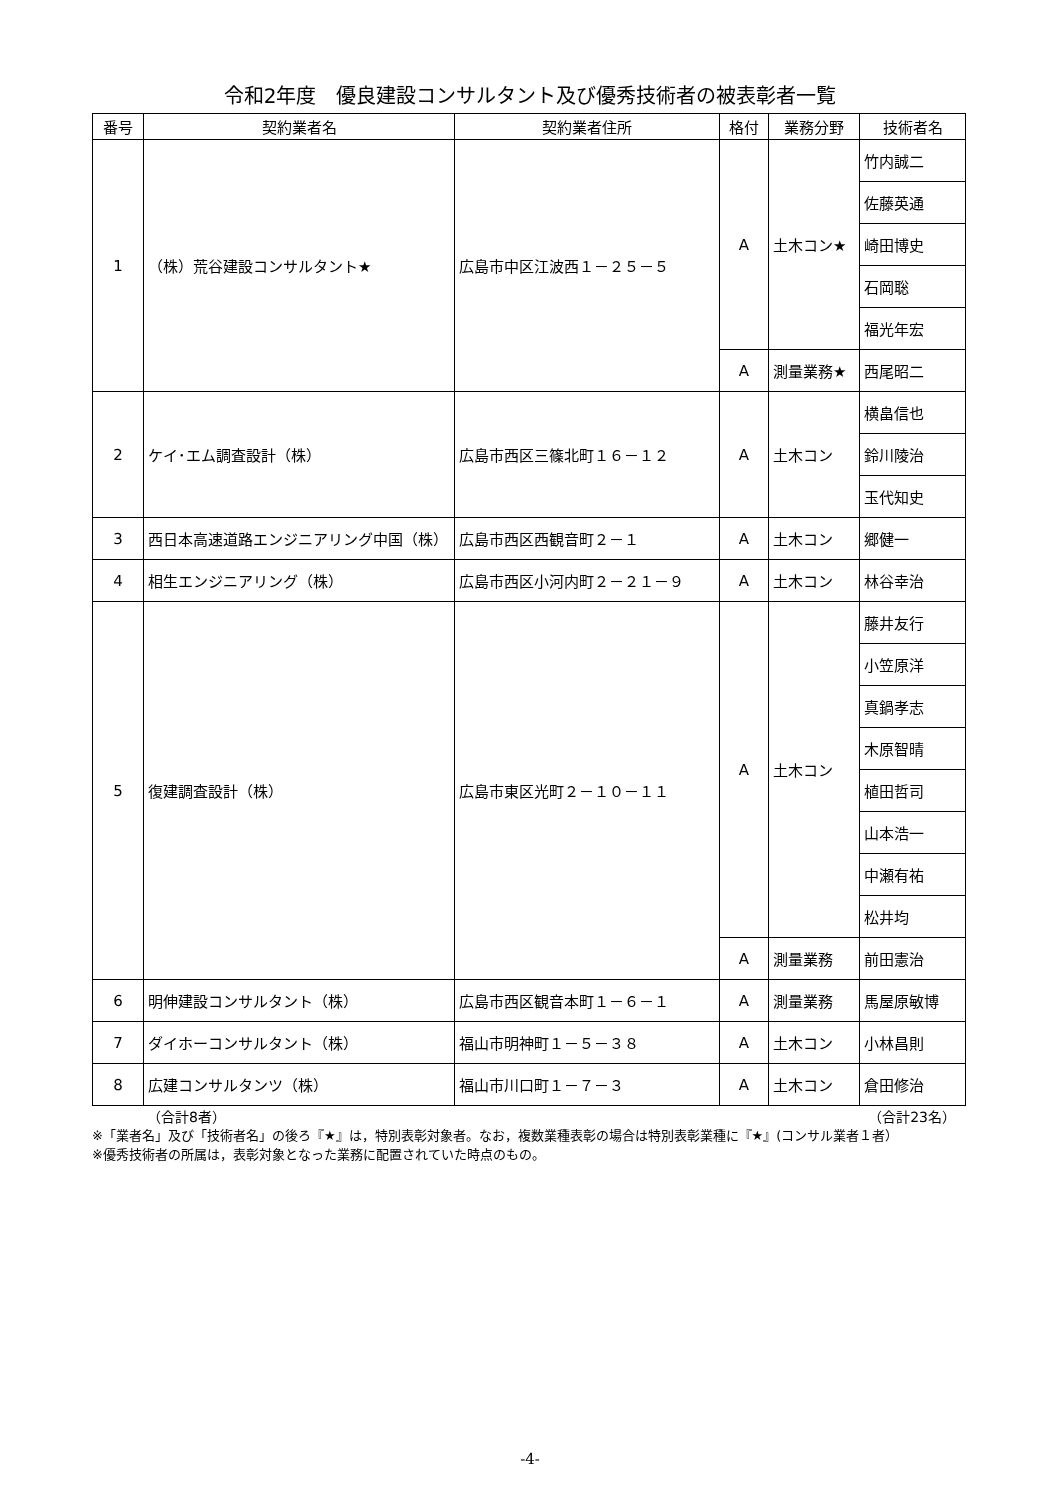令和2年度　優良建設コンサルタント及び優秀技術者の被表彰者一覧
| 番号 | 契約業者名 | 契約業者住所 | 格付 | 業務分野 | 技術者名 |
| --- | --- | --- | --- | --- | --- |
| 1 | （株）荒谷建設コンサルタント★ | 広島市中区江波西１－２５－５ | A | 土木コン★ | 竹内誠二 |
| | | | | | 佐藤英通 |
| | | | | | 崎田博史 |
| | | | | | 石岡聡 |
| | | | | | 福光年宏 |
| | | | A | 測量業務★ | 西尾昭二 |
| 2 | ケイ･エム調査設計（株） | 広島市西区三篠北町１６－１２ | A | 土木コン | 横畠信也 |
| | | | | | 鈴川陵治 |
| | | | | | 玉代知史 |
| 3 | 西日本高速道路エンジニアリング中国（株） | 広島市西区西観音町２－１ | A | 土木コン | 郷健一 |
| 4 | 相生エンジニアリング（株） | 広島市西区小河内町２－２１－９ | A | 土木コン | 林谷幸治 |
| 5 | 復建調査設計（株） | 広島市東区光町２－１０－１１ | A | 土木コン | 藤井友行 |
| | | | | | 小笠原洋 |
| | | | | | 真鍋孝志 |
| | | | | | 木原智晴 |
| | | | | | 植田哲司 |
| | | | | | 山本浩一 |
| | | | | | 中瀬有祐 |
| | | | | | 松井均 |
| | | | A | 測量業務 | 前田憲治 |
| 6 | 明伸建設コンサルタント（株） | 広島市西区観音本町１－６－１ | A | 測量業務 | 馬屋原敏博 |
| 7 | ダイホーコンサルタント（株） | 福山市明神町１－５－３８ | A | 土木コン | 小林昌則 |
| 8 | 広建コンサルタンツ（株） | 福山市川口町１－７－３ | A | 土木コン | 倉田修治 |
（合計8者） （合計23名）
※「業者名」及び「技術者名」の後ろ『★』は，特別表彰対象者。なお，複数業種表彰の場合は特別表彰業種に『★』(コンサル業者１者）
※優秀技術者の所属は，表彰対象となった業務に配置されていた時点のもの。
-4-